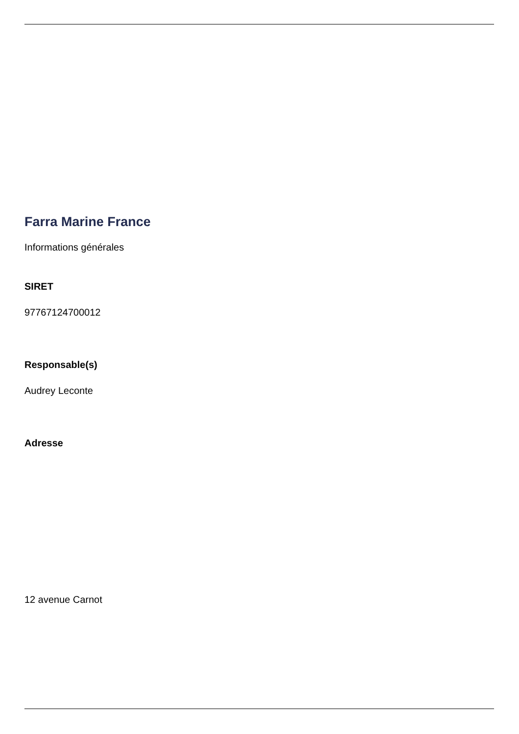Farra Marine France
Informations générales
SIRET
97767124700012
Responsable(s)
Audrey Leconte
Adresse
12 avenue Carnot